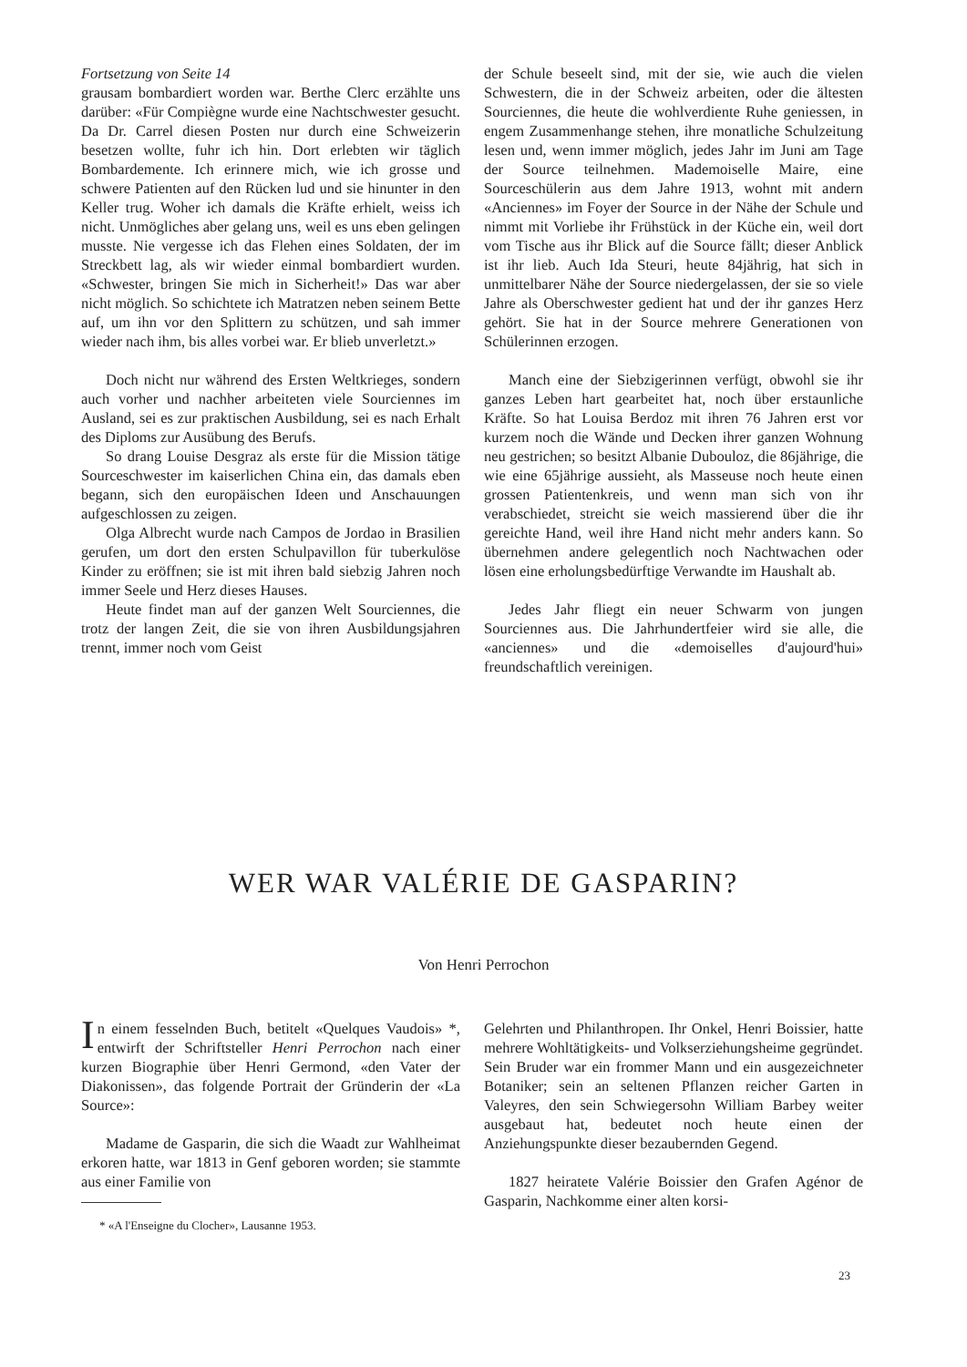Fortsetzung von Seite 14
grausam bombardiert worden war. Berthe Clerc erzählte uns darüber: «Für Compiègne wurde eine Nachtschwester gesucht. Da Dr. Carrel diesen Posten nur durch eine Schweizerin besetzen wollte, fuhr ich hin. Dort erlebten wir täglich Bombardemente. Ich erinnere mich, wie ich grosse und schwere Patienten auf den Rücken lud und sie hinunter in den Keller trug. Woher ich damals die Kräfte erhielt, weiss ich nicht. Unmögliches aber gelang uns, weil es uns eben gelingen musste. Nie vergesse ich das Flehen eines Soldaten, der im Streckbett lag, als wir wieder einmal bombardiert wurden. «Schwester, bringen Sie mich in Sicherheit!» Das war aber nicht möglich. So schichtete ich Matratzen neben seinem Bette auf, um ihn vor den Splittern zu schützen, und sah immer wieder nach ihm, bis alles vorbei war. Er blieb unverletzt.»
Doch nicht nur während des Ersten Weltkrieges, sondern auch vorher und nachher arbeiteten viele Sourciennes im Ausland, sei es zur praktischen Ausbildung, sei es nach Erhalt des Diploms zur Ausübung des Berufs.
So drang Louise Desgraz als erste für die Mission tätige Sourceschwester im kaiserlichen China ein, das damals eben begann, sich den europäischen Ideen und Anschauungen aufgeschlossen zu zeigen.
Olga Albrecht wurde nach Campos de Jordao in Brasilien gerufen, um dort den ersten Schulpavillon für tuberkulöse Kinder zu eröffnen; sie ist mit ihren bald siebzig Jahren noch immer Seele und Herz dieses Hauses.
Heute findet man auf der ganzen Welt Sourciennes, die trotz der langen Zeit, die sie von ihren Ausbildungsjahren trennt, immer noch vom Geist
der Schule beseelt sind, mit der sie, wie auch die vielen Schwestern, die in der Schweiz arbeiten, oder die ältesten Sourciennes, die heute die wohlverdiente Ruhe geniessen, in engem Zusammenhange stehen, ihre monatliche Schulzeitung lesen und, wenn immer möglich, jedes Jahr im Juni am Tage der Source teilnehmen. Mademoiselle Maire, eine Sourceschülerin aus dem Jahre 1913, wohnt mit andern «Anciennes» im Foyer der Source in der Nähe der Schule und nimmt mit Vorliebe ihr Frühstück in der Küche ein, weil dort vom Tische aus ihr Blick auf die Source fällt; dieser Anblick ist ihr lieb. Auch Ida Steuri, heute 84jährig, hat sich in unmittelbarer Nähe der Source niedergelassen, der sie so viele Jahre als Oberschwester gedient hat und der ihr ganzes Herz gehört. Sie hat in der Source mehrere Generationen von Schülerinnen erzogen.
Manch eine der Siebzigerinnen verfügt, obwohl sie ihr ganzes Leben hart gearbeitet hat, noch über erstaunliche Kräfte. So hat Louisa Berdoz mit ihren 76 Jahren erst vor kurzem noch die Wände und Decken ihrer ganzen Wohnung neu gestrichen; so besitzt Albanie Dubouloz, die 86jährige, die wie eine 65jährige aussieht, als Masseuse noch heute einen grossen Patientenkreis, und wenn man sich von ihr verabschiedet, streicht sie weich massierend über die ihr gereichte Hand, weil ihre Hand nicht mehr anders kann. So übernehmen andere gelegentlich noch Nachtwachen oder lösen eine erholungsbedürftige Verwandte im Haushalt ab.
Jedes Jahr fliegt ein neuer Schwarm von jungen Sourciennes aus. Die Jahrhundertfeier wird sie alle, die «anciennes» und die «demoiselles d'aujourd'hui» freundschaftlich vereinigen.
WER WAR VALÉRIE DE GASPARIN?
Von Henri Perrochon
In einem fesselnden Buch, betitelt «Quelques Vaudois» *, entwirft der Schriftsteller Henri Perrochon nach einer kurzen Biographie über Henri Germond, «den Vater der Diakonissen», das folgende Portrait der Gründerin der «La Source»:
Madame de Gasparin, die sich die Waadt zur Wahlheimat erkoren hatte, war 1813 in Genf geboren worden; sie stammte aus einer Familie von
* «A l'Enseigne du Clocher», Lausanne 1953.
Gelehrten und Philanthropen. Ihr Onkel, Henri Boissier, hatte mehrere Wohltätigkeits- und Volkserziehungsheime gegründet. Sein Bruder war ein frommer Mann und ein ausgezeichneter Botaniker; sein an seltenen Pflanzen reicher Garten in Valeyres, den sein Schwiegersohn William Barbey weiter ausgebaut hat, bedeutet noch heute einen der Anziehungspunkte dieser bezaubernden Gegend.
1827 heiratete Valérie Boissier den Grafen Agénor de Gasparin, Nachkomme einer alten korsi-
23